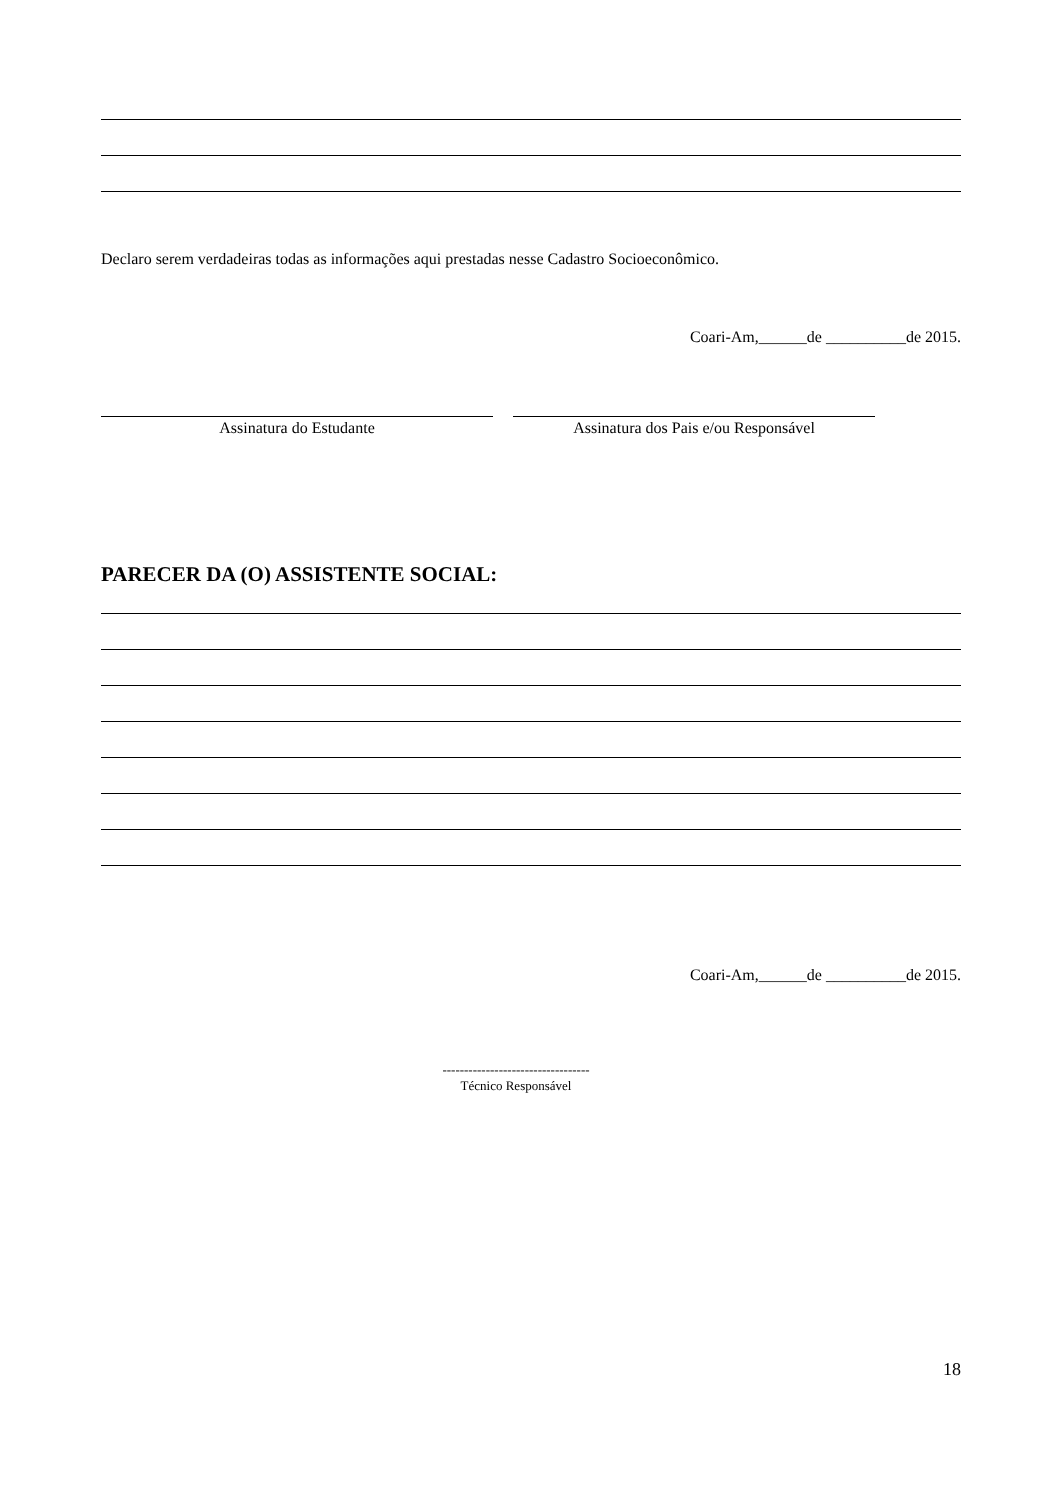Declaro serem verdadeiras todas as informações aqui prestadas nesse Cadastro Socioeconômico.
Coari-Am,______de __________de 2015.
Assinatura do Estudante Assinatura dos Pais e/ou Responsável
PARECER DA (O) ASSISTENTE SOCIAL:
Coari-Am,______de __________de 2015.
----------------------------------
Técnico Responsável
18